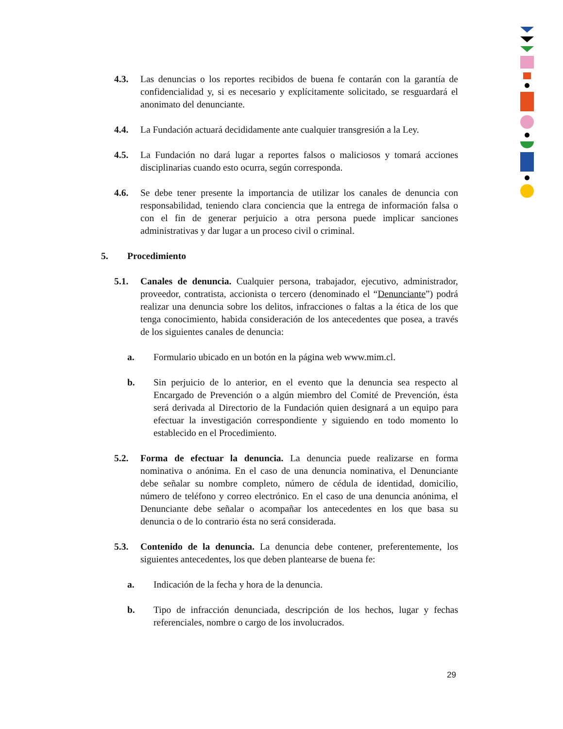4.3. Las denuncias o los reportes recibidos de buena fe contarán con la garantía de confidencialidad y, si es necesario y explícitamente solicitado, se resguardará el anonimato del denunciante.
4.4. La Fundación actuará decididamente ante cualquier transgresión a la Ley.
4.5. La Fundación no dará lugar a reportes falsos o maliciosos y tomará acciones disciplinarias cuando esto ocurra, según corresponda.
4.6. Se debe tener presente la importancia de utilizar los canales de denuncia con responsabilidad, teniendo clara conciencia que la entrega de información falsa o con el fin de generar perjuicio a otra persona puede implicar sanciones administrativas y dar lugar a un proceso civil o criminal.
5. Procedimiento
5.1. Canales de denuncia. Cualquier persona, trabajador, ejecutivo, administrador, proveedor, contratista, accionista o tercero (denominado el “Denunciante”) podrá realizar una denuncia sobre los delitos, infracciones o faltas a la ética de los que tenga conocimiento, habida consideración de los antecedentes que posea, a través de los siguientes canales de denuncia:
a. Formulario ubicado en un botón en la página web www.mim.cl.
b. Sin perjuicio de lo anterior, en el evento que la denuncia sea respecto al Encargado de Prevención o a algún miembro del Comité de Prevención, ésta será derivada al Directorio de la Fundación quien designará a un equipo para efectuar la investigación correspondiente y siguiendo en todo momento lo establecido en el Procedimiento.
5.2. Forma de efectuar la denuncia. La denuncia puede realizarse en forma nominativa o anónima. En el caso de una denuncia nominativa, el Denunciante debe señalar su nombre completo, número de cédula de identidad, domicilio, número de teléfono y correo electrónico. En el caso de una denuncia anónima, el Denunciante debe señalar o acompañar los antecedentes en los que basa su denuncia o de lo contrario ésta no será considerada.
5.3. Contenido de la denuncia. La denuncia debe contener, preferentemente, los siguientes antecedentes, los que deben plantearse de buena fe:
a. Indicación de la fecha y hora de la denuncia.
b. Tipo de infracción denunciada, descripción de los hechos, lugar y fechas referenciales, nombre o cargo de los involucrados.
29